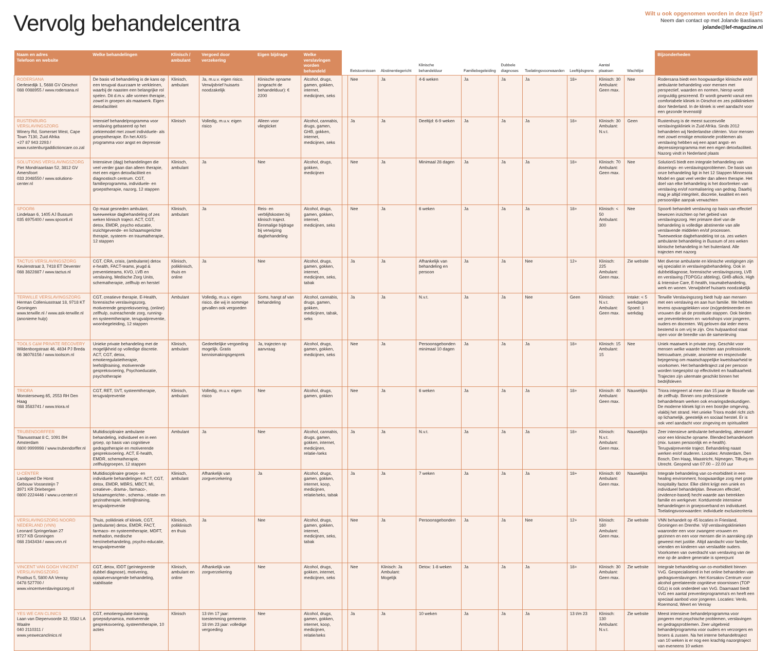Vervolg behandelcentra
Wilt u ook opgenomen worden in deze lijst?
Neem dan contact op met Jolande Bastiaans
jolande@lef-magazine.nl
| Naam en adres Telefoon en website | Welke behandelingen | Klinisch / ambulant | Vergoed door verzekering | Eigen bijdrage | Welke verslavingen worden behandeld | | Eetstoornissen | Abstinentiegericht | Klinische behandelduur | Familiebegeleiding | Dubbele diagnoses | Toelatingsvoorwaarden | Leeftijdsgrens | Aantal plaatsen | Wachtlijst | Bijzonderheden |
| --- | --- | --- | --- | --- | --- | --- | --- | --- | --- | --- | --- | --- | --- | --- | --- | --- |
| RODERSANA Oerlesedijk 1, 5688 GV Oirschot 088 0088955 / www.rodersana.nl | De basis vd behandeling is de kans op een terugval duurzaam te verkleinen, waarbij de naasten een belangrijke rol spelen. Dit d.m.v. alle vormen therapie, zowel in groepen als maatwerk. Eigen detoxfaciliteit | Klinisch, ambulant | Ja, m.u.v. eigen risico. Verwijsbrief huisarts noodzakelijk | Klinische opname (ongeacht de behandelduur): € 2200 | Alcohol, drugs, gamen, gokken, internet, medicijnen, seks | | Nee | Ja | 4-6 weken | Ja | Ja | Ja | 18+ | Klinisch: 30 Ambulant: Geen max. | Nee | Rodersana biedt een hoogwaardige klinische en/of ambulante behandeling voor mensen met perspectief, waarden en normen, hierop wordt zorgvuldig gescreend. Er wordt gewerkt vanuit een comfortabele kliniek in Oirschot en zes poliklinieken door Nederland. In de kliniek is veel aandacht voor een gezonde levensstijl |
| RUSTENBURG VERSLAVINGSZORG Winery Rd, Somerset West, Cape Town 7130, Zuid Afrika +27 87 943 2293 / www.rustenburgaddictioncare.co.zal | Intensief behandelprogramma voor verslaving gebaseerd op het ziektemodel met zowel individuele- als groepstherapie. En het AXIS-programma voor angst en depressie | Klinisch | Volledig, m.u.v. eigen risico | Alleen voor vliegticket | Alcohol, cannabis, drugs, gamen, GHB, gokken, internet, medicijnen, seks | | Ja | Ja | Deeltijd: 6-9 weken | Ja | Ja | Ja | 18+ | Klinisch: 30 Ambulant: N.v.t. | Geen | Rustenburg is de meest succesvolle verslavingskliniek in Zuid Afrika. Sinds 2012 behandelen wij Nederlandse cliënten. Voor mensen met zowel ernstige emotionele problemen als verslaving hebben wij een apart angst- en depressieprogramma met een eigen detoxfaciliteit. Nazorg vindt in Nederland plaats |
| SOLUTIONS VERSLAVINGSZORG Piet Mondriaanlaan 52, 3812 GV Amersfoort 033 2048550 / www.solutions-center.nl | Intensieve (dag) behandelingen die veel verder gaan dan alleen therapie, met een eigen detoxfaciliteit en diagnostisch centrum. CGT, familieprogramma, individuele- en groepstherapie, nazorg, 12 stappen | Klinisch, ambulant | Ja | Nee | Alcohol, drugs, gokken, medicijnen | | Nee | Ja | Minimaal 28 dagen | Ja | Ja | Ja | 18+ | Klinisch: 70 Ambulant: Geen max. | Nee | SolutionS biedt een integrale behandeling van doserings- en verslavingsproblemen. De basis van onze behandeling ligt in het 12 Stappen Minnesota Model en gaat veel verder dan alleen therapie. Het doel van elke behandeling is het doorbreken van verslaving en/of normalisering van gedrag. Daarbij mag je altijd integriteit, discretie, kwaliteit en een persoonlijke aanpak verwachten |
| SPOOR6 Lindelaan 6, 1405 AJ Bussum 035 6975400 / www.spoor6.nl | Op maat gesneden ambulant, tweeweekse dagbehandeling of zes weken klinisch traject. ACT, CGT, detox, EMDR, psycho educatie, inzichtgevende- en lichaamsgerichte therapie, systeem- en traumatherapie, 12 stappen | Klinisch, ambulant | Ja | Reis- en verblijfskosten bij klinisch traject. Eenmalige bijdrage bij verwijzing dagbehandeling | Alcohol, drugs, gamen, gokken, internet, medicijnen, seks | | Nee | Ja | 6 weken | Ja | Ja | Ja | 18+ | Klinisch: < 50 Ambulant: 300 | Nee | Spoor6 behandelt verslaving op basis van effectief bewezen inzichten op het gebied van verslavingszorg. Het primaire doel van de behandeling is volledige abstinentie van alle verslavende middelen en/of processen. Tweeweekse dagbehandeling tot ca. zes weken ambulante behandeling in Bussum of zes weken klinische behandeling in het buitenland. Alle trajecten met nazorg |
| TACTUS VERSLAVINGSZORG Keulenstraat 3, 7418 ET Deventer 088 3822887 / www.tactus.nl | CGT, CRA, crisis, (ambulante) detox e-health, FACT-teams, jeugd & preventieteams, KVO, LVB en verslaving, Medische Zorg Units, schematherapie, zelfhulp en herstel | Klinisch, poliklinisch, thuis en online | Ja | Nee | Alcohol, drugs, gamen, gokken, internet, medicijnen, seks, tabak | | Ja | Ja | Afhankelijk van behandeling en persoon | Ja | Ja | Nee | 12+ | Klinisch: 225 Ambulant: Geen max. | Zie website | Met diverse ambulante en klinische vestigingen zijn wij specialist in verslavingsbehandeling. Ook in dubbeldiagnose, forensische verslavingszorg, LVB en verslaving (TOPGGz afdeling), GHB-afkick, High & Intensive Care, E-health, traumabehandeling, werk en wonen. Verwijsbrief huisarts noodzakelijk |
| TERWILLE VERSLAVINGSZORG Herman Colleniusstraat 18, 9718 KT Groningen www.terwille.nl / www.ask-terwille.nl (anonieme hulp) | CGT, creatieve therapie, E-Health, forensische verslavingszorg, motiverende gespreksvoering, (online) zelfhulp, outreachende zorg, running- en systeemtherapie, terugvalpreventie, woonbegeleiding, 12 stappen | Ambulant | Volledig, m.u.v. eigen risico, die wij in sommige gevallen ook vergoeden | Soms, hangt af van behandeling | Alcohol, cannabis, drugs, gamen, gokken, medicijnen, tabak, seks | | Ja | Ja | N.v.t. | Ja | Ja | Nee | Geen | Klinisch: N.v.t. Ambulant: Geen max. | Intake: < 5 werkdagen Spoed: 1 werkdag | Terwille Verslavingszorg biedt hulp aan mensen met een verslaving en aan hun familie. We hebben tevens opvangplekken voor (ex)gedetineerden en vrouwen die uit de prostitutie stappen. Ook bieden we preventielessen en -workshops voor jongeren, ouders en docenten. Wij geloven dat ieder mens bestemd is om vrij te zijn. Ons hulpaanbod staat open voor de breedte van de samenleving |
| TOOLS C&M PRIVATE RECOVERY Wildenborgstraat 46, 4834 PJ Breda 06 36078156 / www.toolscm.nl | Unieke private behandeling met de mogelijkheid op volledige discretie. ACT, CGT, detox, emotieregulatietherapie, leefstijltraining, motiverende gespreksvoering, Psychoeducatie, psychotherapie | Klinisch, ambulant | Gedeeltelijke vergoeding mogelijk. Gratis kennismakingsgesprek | Ja, trajecten op aanvraag | Alcohol, drugs, gamen, gokken, medicijnen, seks | | Nee | Ja | Persoonsgebonden minimaal 10 dagen | Ja | Ja | Ja | 18+ | Klinisch: 15 Ambulant: 15 | Nee | Uniek maatwerk in private zorg. Geschikt voor mensen welke waarde hechten aan professionele, betrouwbare, private, anonieme en respectvolle bejegening om maatschappelijke kwetsbaarheid te voorkomen. Het behandeltraject zal per persoon worden toegespitst op effectiviteit en haalbaarheid. Trajecten zijn uitermate geschikt binnen het bedrijfsleven |
| TRIORA Monsterseweg 65, 2553 RH Den Haag 088 3583741 / www.triora.nl | CGT, RET, SVT, systeemtherapie, terugvalpreventie | Klinisch, ambulant | Volledig, m.u.v. eigen risico | Nee | Alcohol, drugs, gamen, gokken | | Nee | Ja | 6 weken | Ja | Ja | Ja | 18+ | Klinisch: 40 Ambulant: Geen max. | Nauwelijks | Triora integreert al meer dan 15 jaar de filosofie van de zelfhulp. Binnen ons professionele behandelteam werken ook ervaringsdeskundigen. De moderne kliniek ligt in een bosrijke omgeving, vlakbij het strand. Het unieke Triora model richt zich op lichamelijk, geestelijk en sociaal herstel. Er is ook veel aandacht voor zingeving en spiritualiteit |
| TRUBENDORFFER Tilanusstraat 8 C, 1091 BH Amsterdam 0800 9999998 / www.trubendorffer.nl | Multidisciplinaire ambulante behandeling, individueel en in een groep, op basis van cognitieve gedragstherapie en motiverende gespreksvoering. ACT, E-health, EMDR, schematherapie, zelfhulpgroepen, 12 stappen | Ambulant | Ja | Nee | Alcohol, cannabis, drugs, gamen, gokken, internet, medicijnen, relatie-/seks | | Ja | Ja | N.v.t. | Ja | Ja | Ja | 18+ | Klinisch: N.v.t. Ambulant: Geen max. | Nauwelijks | Zeer intensieve ambulante behandeling, alternatief voor een klinische opname. Blended behandelvorm (mix. tussen persoonlijk en e-health). Terugvalpreventie traject. Behandeling naast werken en/of studeren. Locaties: Amsterdam, Den Bosch, Den Haag, Maastricht, Nijmegen, Tilburg en Utrecht. Geopend van 07.00 – 22.00 uur |
| U-CENTER Landgoed De Horst Gebouw Vossesteijn 7 3971 KR Driebergen 0800 2224446 / www.u-center.nl | Multidisciplinaire groeps- en individuele behandelingen: ACT, CGT, detox, EMDR, MBRS, MBCT, MI, creatieve-, drama-, farmaco-, lichaamsgerichte-, schema-, relatie- en gezinstherapie, leefstijltraining, terugvalpreventie | Klinisch, ambulant | Afhankelijk van zorgverzekering | Ja | Alcohol, drugs, gamen, gokken, internet, koop, medicijnen, relatie/seks, tabak | | Ja | Ja | 7 weken | Ja | Ja | Ja | 18+ | Klinisch: 60 Ambulant: Geen max. | Nauwelijks | Integrale behandeling van co-morbiditeit in een healing environment, hoogwaardige zorg met grote hospitality factor. Elke cliënt krijgt een uniek en individueel behandelplan. Bewezen effectief, (evidence-based) hecht waarde aan betrekken familie en werkgever. Kortdurende intensieve behandelingen in groepsverband en individueel. Toelatingsvoorwaarden: individuele exclusiecriteria |
| VERSLAVINGSZORG NOORD NEDERLAND (VNN) Leonard Springerlaan 27 9727 KB Groningen 088 2343434 / www.vnn.nl | Thuis, polikliniek of kliniek, CGT, (ambulante) detox, EMDR, FACT, farmaco- en systeemtherapie, MDFT, methadon, medische heroïnebehandeling, psycho-educatie, terugvalpreventie | Klinisch, poliklinisch en thuis | Ja | Nee | Alcohol, drugs, gamen, gokken, internet, medicijnen, seks, tabak | | Nee | Ja | Persoonsgebonden | Ja | Ja | Nee | 12+ | Klinisch: 160 Ambulant: Geen max. | Zie website | VNN behandelt op 45 locaties in Friesland, Groningen en Drenthe. Vijf verslavingsklinieken waaronder een voor zwangere vrouwen en gezinnen en een voor mensen die in aanraking zijn geweest met justitie. Altijd aandacht voor familie, vrienden en kinderen van verslaafde ouders. Voorkomen van overdracht van verslaving van de ene op de andere generatie is speerpunt |
| VINCENT VAN GOGH VINCENT VERSLAVINGSZORG Postbus 5, 5800 AA Venray 0478 527700 / www.vincentverslavingszorg.nl | CGT, detox, IDDT (geïntegreerde dubbel diagnose), motivering, opiaatvervangende behandeling, stabilisatie | Klinisch, ambulant en online | Afhankelijk van zorgverzekering | Nee | Alcohol, drugs, gokken, internet, medicijnen, seks | | Nee | Klinisch: Ja Ambulant: Mogelijk | Detox: 1-8 weken | Ja | Ja | Ja | 18+ | Klinisch: 30 Ambulant: Geen max. | Zie website | Integrale behandeling van co-morbiditeit binnen VvG. Gespecialiseerd in het online behandelen van gedragsverslavingen. Het Korsakov Centrum voor alcohol gerelateerde cognitieve stoornissen (TOP GGz) is ook onderdeel van VvG. Daarnaast biedt VvG een aantal preventieprogramma's en heeft een speciaal aanbod voor jongeren. Locaties: Venlo, Roermond, Weert en Venray |
| YES WE CAN CLINICS Laan van Diepenvoorde 32, 5582 LA Waalre 040 2110311 / www.yeswecanclinics.nl | CGT, emotieregulatie training, groepsdynamica, motiverende gespreksvoering, systeemtherapie, 10 acties | Klinisch | 13 t/m 17 jaar: toestemming gemeente. 18 t/m 23 jaar: volledige vergoeding | Nee | Alcohol, drugs, gamen, gokken, internet, koop, medicijnen, relatie/seks | | Ja | Ja | 10 weken | Ja | Ja | Ja | 13 t/m 23 | Klinisch: 130 Ambulant: N.v.t. | Zie website | Meest intensieve behandelprogramma voor jongeren met psychische problemen, verslavingen en gedragsproblemen. Zeer uitgebreid behandelprogramma voor ouders en verzorgers en broers & zussen. Na het interne behandeltraject van 10 weken is er nog een krachtig nazorgtraject van eveneens 10 weken |